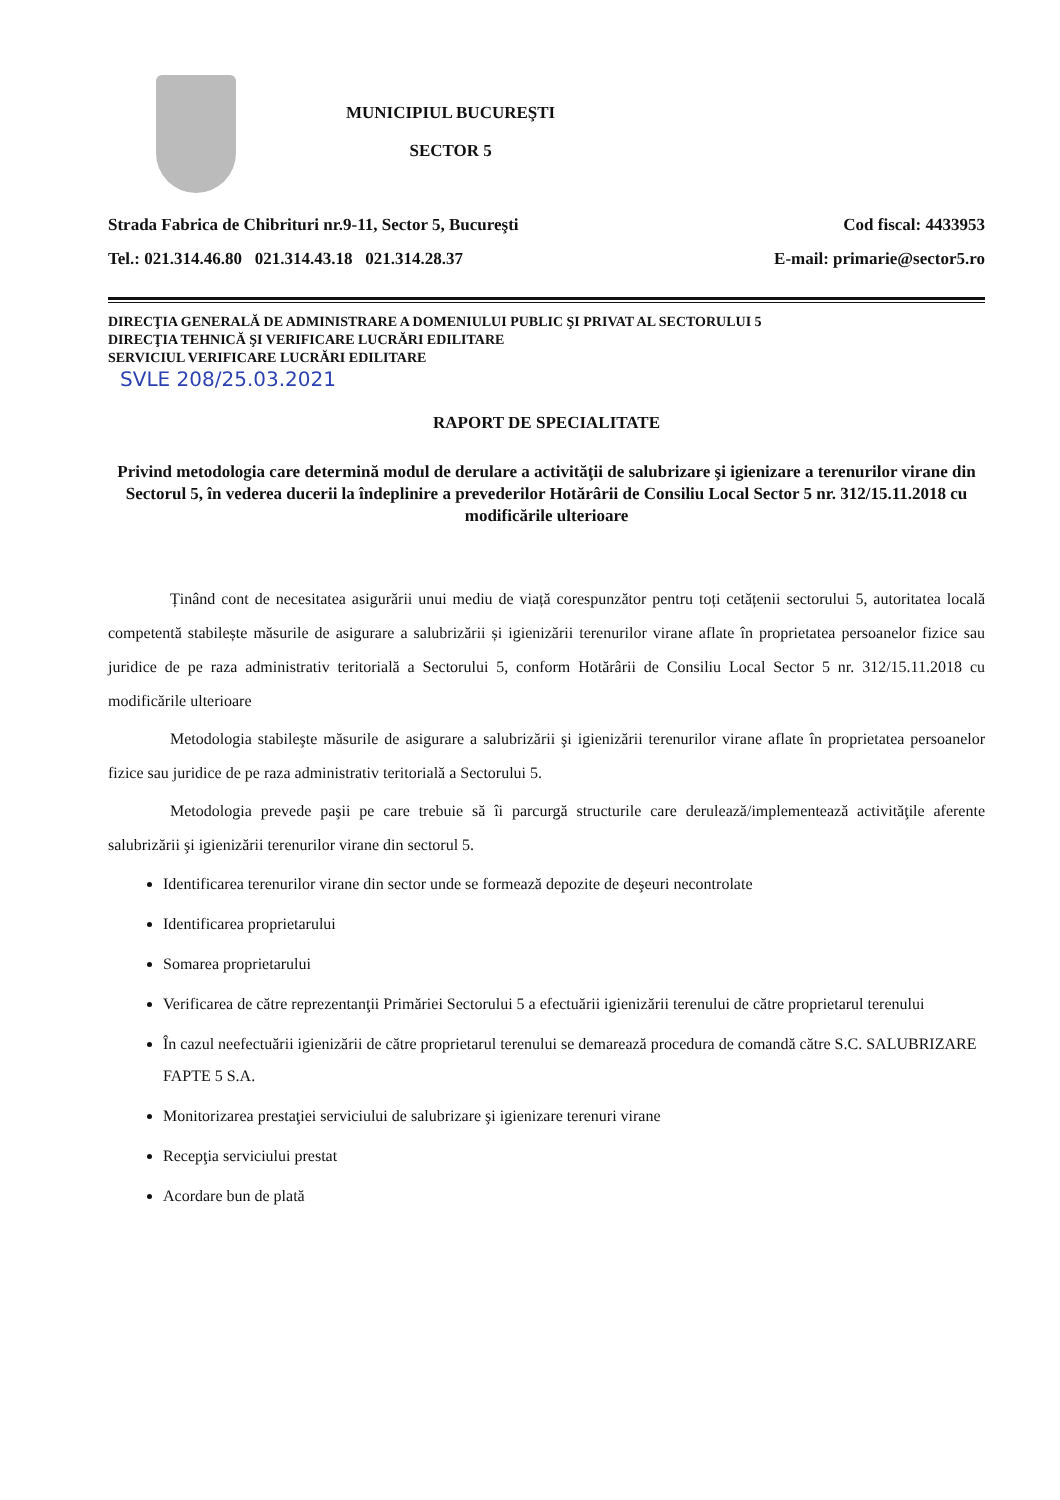MUNICIPIUL BUCUREŞTI
SECTOR 5
Strada Fabrica de Chibrituri nr.9-11, Sector 5, Bucureşti
Tel.: 021.314.46.80 021.314.43.18 021.314.28.37
Cod fiscal: 4433953
E-mail: primarie@sector5.ro
DIRECŢIA GENERALĂ DE ADMINISTRARE A DOMENIULUI PUBLIC ŞI PRIVAT AL SECTORULUI 5
DIRECŢIA TEHNICĂ ŞI VERIFICARE LUCRĂRI EDILITARE
SERVICIUL VERIFICARE LUCRĂRI EDILITARE
SVLE 208/25.03.2021
RAPORT DE SPECIALITATE
Privind metodologia care determină modul de derulare a activităţii de salubrizare şi igienizare a terenurilor virane din Sectorul 5, în vederea ducerii la îndeplinire a prevederilor Hotărârii de Consiliu Local Sector 5 nr. 312/15.11.2018 cu modificările ulterioare
Ținând cont de necesitatea asigurării unui mediu de viață corespunzător pentru toți cetățenii sectorului 5, autoritatea locală competentă stabilește măsurile de asigurare a salubrizării și igienizării terenurilor virane aflate în proprietatea persoanelor fizice sau juridice de pe raza administrativ teritorială a Sectorului 5, conform Hotărârii de Consiliu Local Sector 5 nr. 312/15.11.2018 cu modificările ulterioare
Metodologia stabileşte măsurile de asigurare a salubrizării şi igienizării terenurilor virane aflate în proprietatea persoanelor fizice sau juridice de pe raza administrativ teritorială a Sectorului 5.
Metodologia prevede paşii pe care trebuie să îi parcurgă structurile care derulează/implementează activităţile aferente salubrizării şi igienizării terenurilor virane din sectorul 5.
Identificarea terenurilor virane din sector unde se formează depozite de deşeuri necontrolate
Identificarea proprietarului
Somarea proprietarului
Verificarea de către reprezentanţii Primăriei Sectorului 5 a efectuării igienizării terenului de către proprietarul terenului
În cazul neefectuării igienizării de către proprietarul terenului se demarează procedura de comandă către S.C. SALUBRIZARE FAPTE 5 S.A.
Monitorizarea prestaţiei serviciului de salubrizare şi igienizare terenuri virane
Recepţia serviciului prestat
Acordare bun de plată